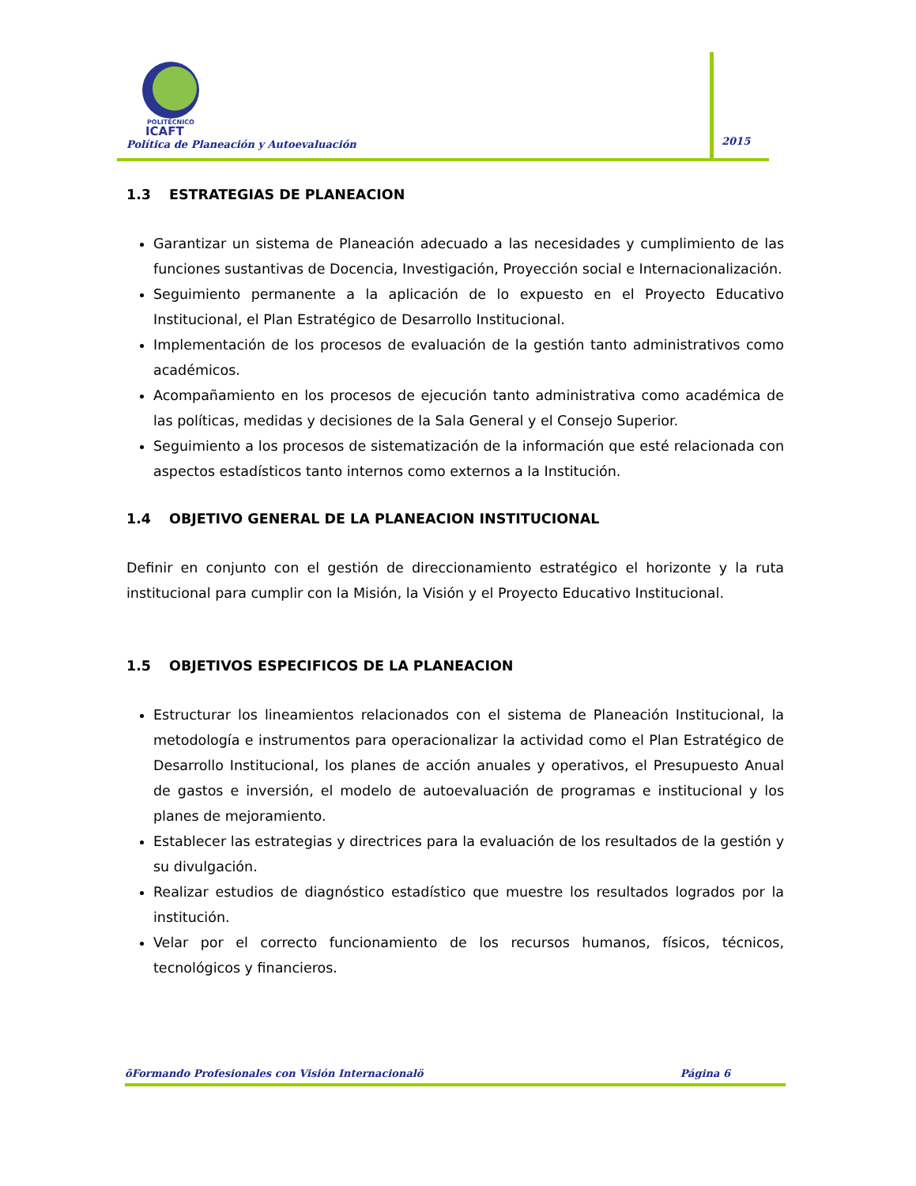POLITÉCNICO
ICAFT
Política de Planeación y Autoevaluación
2015
1.3 ESTRATEGIAS DE PLANEACION
Garantizar un sistema de Planeación adecuado a las necesidades y cumplimiento de las funciones sustantivas de Docencia, Investigación, Proyección social e Internacionalización.
Seguimiento permanente a la aplicación de lo expuesto en el Proyecto Educativo Institucional, el Plan Estratégico de Desarrollo Institucional.
Implementación de los procesos de evaluación de la gestión tanto administrativos como académicos.
Acompañamiento en los procesos de ejecución tanto administrativa como académica de las políticas, medidas y decisiones de la Sala General y el Consejo Superior.
Seguimiento a los procesos de sistematización de la información que esté relacionada con aspectos estadísticos tanto internos como externos a la Institución.
1.4 OBJETIVO GENERAL DE LA PLANEACION INSTITUCIONAL
Definir en conjunto con el gestión de direccionamiento estratégico el horizonte y la ruta institucional para cumplir con la Misión, la Visión y el Proyecto Educativo Institucional.
1.5 OBJETIVOS ESPECIFICOS DE LA PLANEACION
Estructurar los lineamientos relacionados con el sistema de Planeación Institucional, la metodología e instrumentos para operacionalizar la actividad como el Plan Estratégico de Desarrollo Institucional, los planes de acción anuales y operativos, el Presupuesto Anual de gastos e inversión, el modelo de autoevaluación de programas e institucional y los planes de mejoramiento.
Establecer las estrategias y directrices para la evaluación de los resultados de la gestión y su divulgación.
Realizar estudios de diagnóstico estadístico que muestre los resultados logrados por la institución.
Velar por el correcto funcionamiento de los recursos humanos, físicos, técnicos, tecnológicos y financieros.
õFormando Profesionales con Visión Internacionalö Página 6